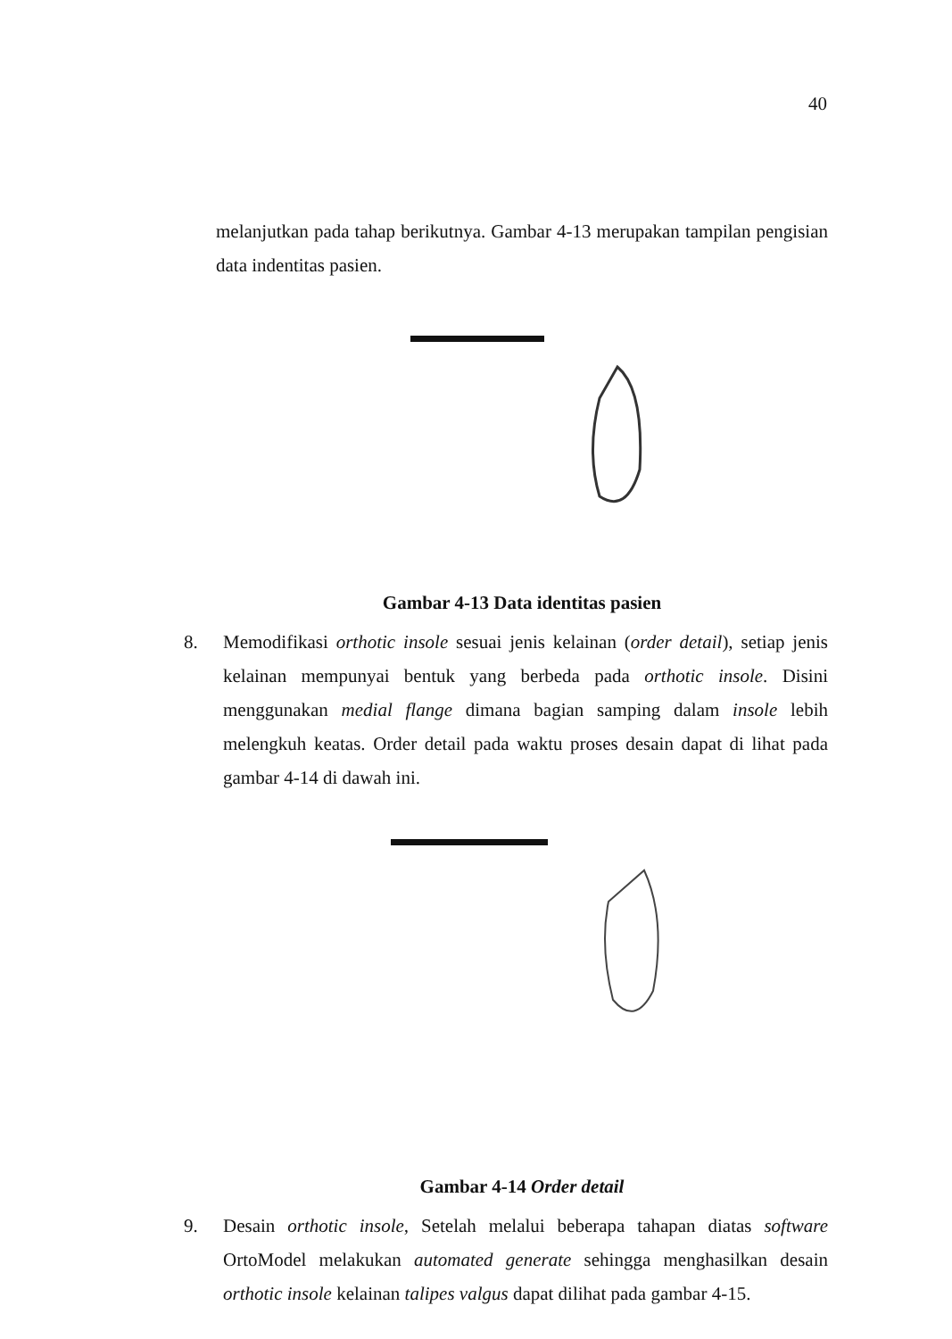40
melanjutkan pada tahap berikutnya. Gambar 4-13 merupakan tampilan pengisian data indentitas pasien.
Gambar 4-13 Data identitas pasien
8. Memodifikasi orthotic insole sesuai jenis kelainan (order detail), setiap jenis kelainan mempunyai bentuk yang berbeda pada orthotic insole. Disini menggunakan medial flange dimana bagian samping dalam insole lebih melengkuh keatas. Order detail pada waktu proses desain dapat di lihat pada gambar 4-14 di dawah ini.
Gambar 4-14 Order detail
9. Desain orthotic insole, Setelah melalui beberapa tahapan diatas software OrtoModel melakukan automated generate sehingga menghasilkan desain orthotic insole kelainan talipes valgus dapat dilihat pada gambar 4-15.